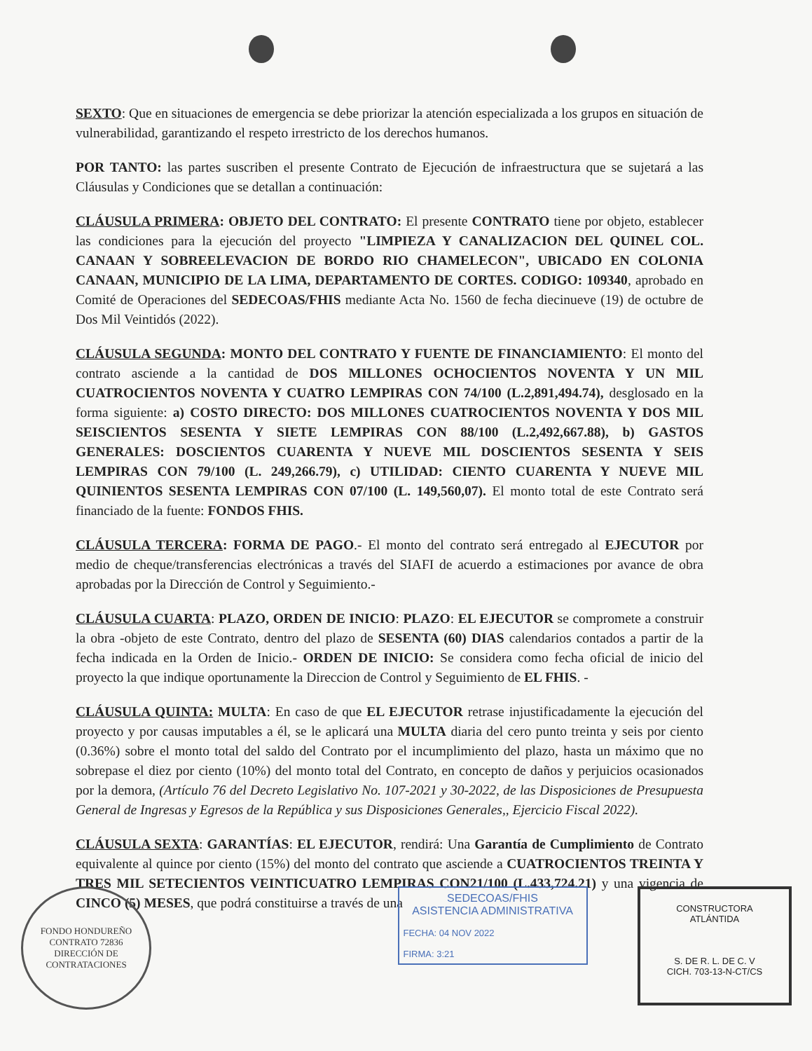SEXTO: Que en situaciones de emergencia se debe priorizar la atención especializada a los grupos en situación de vulnerabilidad, garantizando el respeto irrestricto de los derechos humanos.
POR TANTO: las partes suscriben el presente Contrato de Ejecución de infraestructura que se sujetará a las Cláusulas y Condiciones que se detallan a continuación:
CLÁUSULA PRIMERA: OBJETO DEL CONTRATO: El presente CONTRATO tiene por objeto, establecer las condiciones para la ejecución del proyecto "LIMPIEZA Y CANALIZACION DEL QUINEL COL. CANAAN Y SOBREELEVACION DE BORDO RIO CHAMELECON", UBICADO EN COLONIA CANAAN, MUNICIPIO DE LA LIMA, DEPARTAMENTO DE CORTES. CODIGO: 109340, aprobado en Comité de Operaciones del SEDECOAS/FHIS mediante Acta No. 1560 de fecha diecinueve (19) de octubre de Dos Mil Veintidós (2022).
CLÁUSULA SEGUNDA: MONTO DEL CONTRATO Y FUENTE DE FINANCIAMIENTO: El monto del contrato asciende a la cantidad de DOS MILLONES OCHOCIENTOS NOVENTA Y UN MIL CUATROCIENTOS NOVENTA Y CUATRO LEMPIRAS CON 74/100 (L.2,891,494.74), desglosado en la forma siguiente: a) COSTO DIRECTO: DOS MILLONES CUATROCIENTOS NOVENTA Y DOS MIL SEISCIENTOS SESENTA Y SIETE LEMPIRAS CON 88/100 (L.2,492,667.88), b) GASTOS GENERALES: DOSCIENTOS CUARENTA Y NUEVE MIL DOSCIENTOS SESENTA Y SEIS LEMPIRAS CON 79/100 (L. 249,266.79), c) UTILIDAD: CIENTO CUARENTA Y NUEVE MIL QUINIENTOS SESENTA LEMPIRAS CON 07/100 (L. 149,560,07). El monto total de este Contrato será financiado de la fuente: FONDOS FHIS.
CLÁUSULA TERCERA: FORMA DE PAGO.- El monto del contrato será entregado al EJECUTOR por medio de cheque/transferencias electrónicas a través del SIAFI de acuerdo a estimaciones por avance de obra aprobadas por la Dirección de Control y Seguimiento.-
CLÁUSULA CUARTA: PLAZO, ORDEN DE INICIO: PLAZO: EL EJECUTOR se compromete a construir la obra -objeto de este Contrato, dentro del plazo de SESENTA (60) DIAS calendarios contados a partir de la fecha indicada en la Orden de Inicio.- ORDEN DE INICIO: Se considera como fecha oficial de inicio del proyecto la que indique oportunamente la Direccion de Control y Seguimiento de EL FHIS. -
CLÁUSULA QUINTA: MULTA: En caso de que EL EJECUTOR retrase injustificadamente la ejecución del proyecto y por causas imputables a él, se le aplicará una MULTA diaria del cero punto treinta y seis por ciento (0.36%) sobre el monto total del saldo del Contrato por el incumplimiento del plazo, hasta un máximo que no sobrepase el diez por ciento (10%) del monto total del Contrato, en concepto de daños y perjuicios ocasionados por la demora, (Artículo 76 del Decreto Legislativo No. 107-2021 y 30-2022, de las Disposiciones de Presupuesta General de Ingresas y Egresos de la República y sus Disposiciones Generales,, Ejercicio Fiscal 2022).
CLÁUSULA SEXTA: GARANTÍAS: EL EJECUTOR, rendirá: Una Garantía de Cumplimiento de Contrato equivalente al quince por ciento (15%) del monto del contrato que asciende a CUATROCIENTOS TREINTA Y TRES MIL SETECIENTOS VEINTICUATRO LEMPIRAS CON21/100 (L.433,724.21) y una vigencia de CINCO (5) MESES, que podrá constituirse a través de una
FONDO HONDUREÑO
CONTRATO 72836
DIRECCIÓN DE CONTRATACIONES
SEDECOAS/FHIS
ASISTENCIA ADMINISTRATIVA
FECHA: 04 NOV 2022
FIRMA: 3:21
CONSTRUCTORA
ATLÁNTIDA
S. DE R. L. DE C. V
CICH. 703-13-N-CT/CS